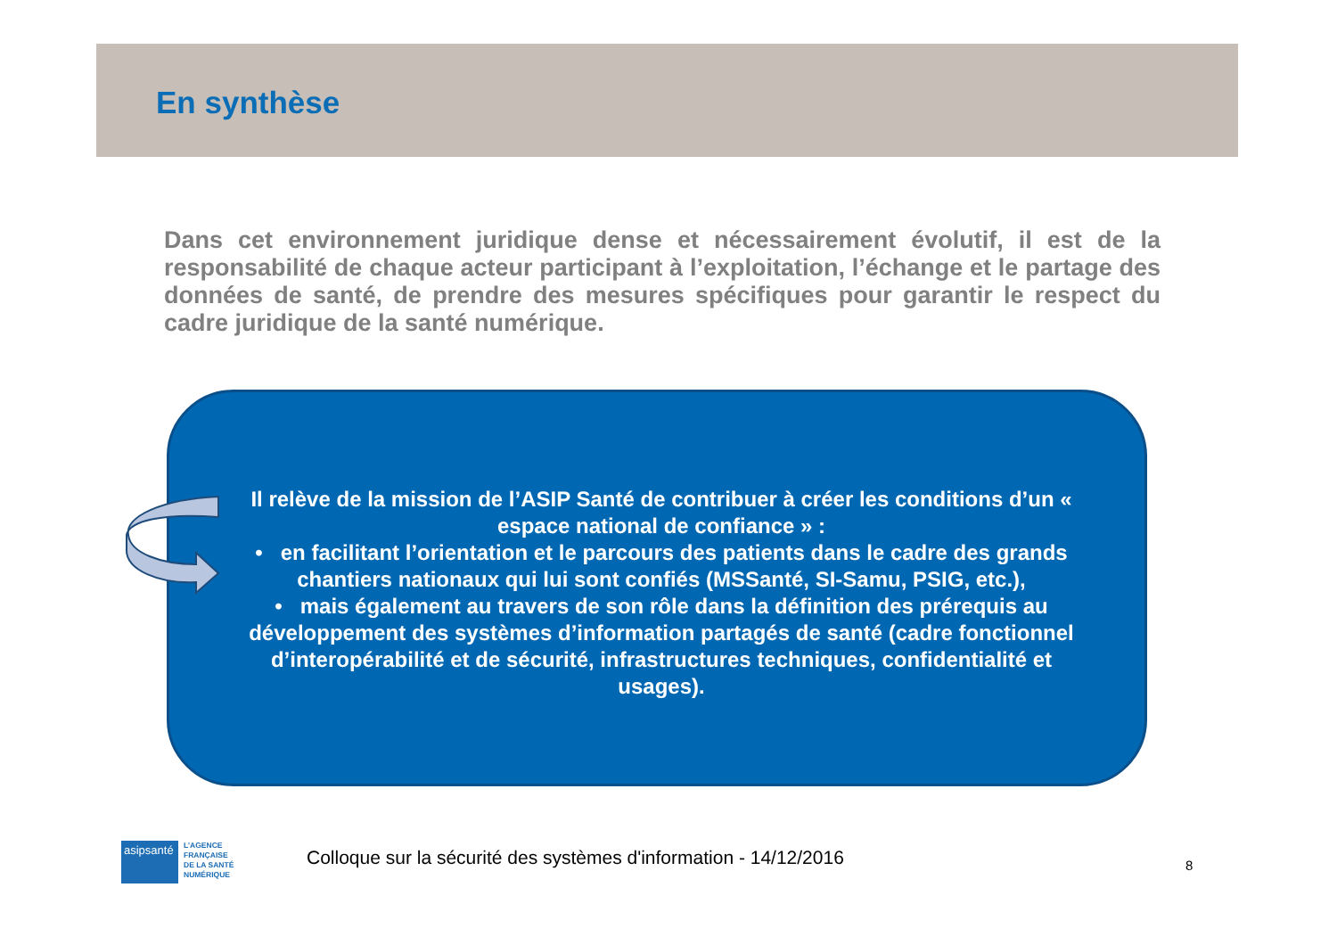En synthèse
Dans cet environnement juridique dense et nécessairement évolutif, il est de la responsabilité de chaque acteur participant à l’exploitation, l’échange et le partage des données de santé, de prendre des mesures spécifiques pour garantir le respect du cadre juridique de la santé numérique.
Il relève de la mission de l’ASIP Santé de contribuer à créer les conditions d’un « espace national de confiance » :
• en facilitant l’orientation et le parcours des patients dans le cadre des grands chantiers nationaux qui lui sont confiés (MSSanté, SI-Samu, PSIG, etc.),
• mais également au travers de son rôle dans la définition des prérequis au développement des systèmes d’information partagés de santé (cadre fonctionnel d’interopérabilité et de sécurité, infrastructures techniques, confidentialité et usages).
asipsanté
L’AGENCE
FRANÇAISE
DE LA SANTÉ
NUMÉRIQUE
Colloque sur la sécurité des systèmes d'information - 14/12/2016
8